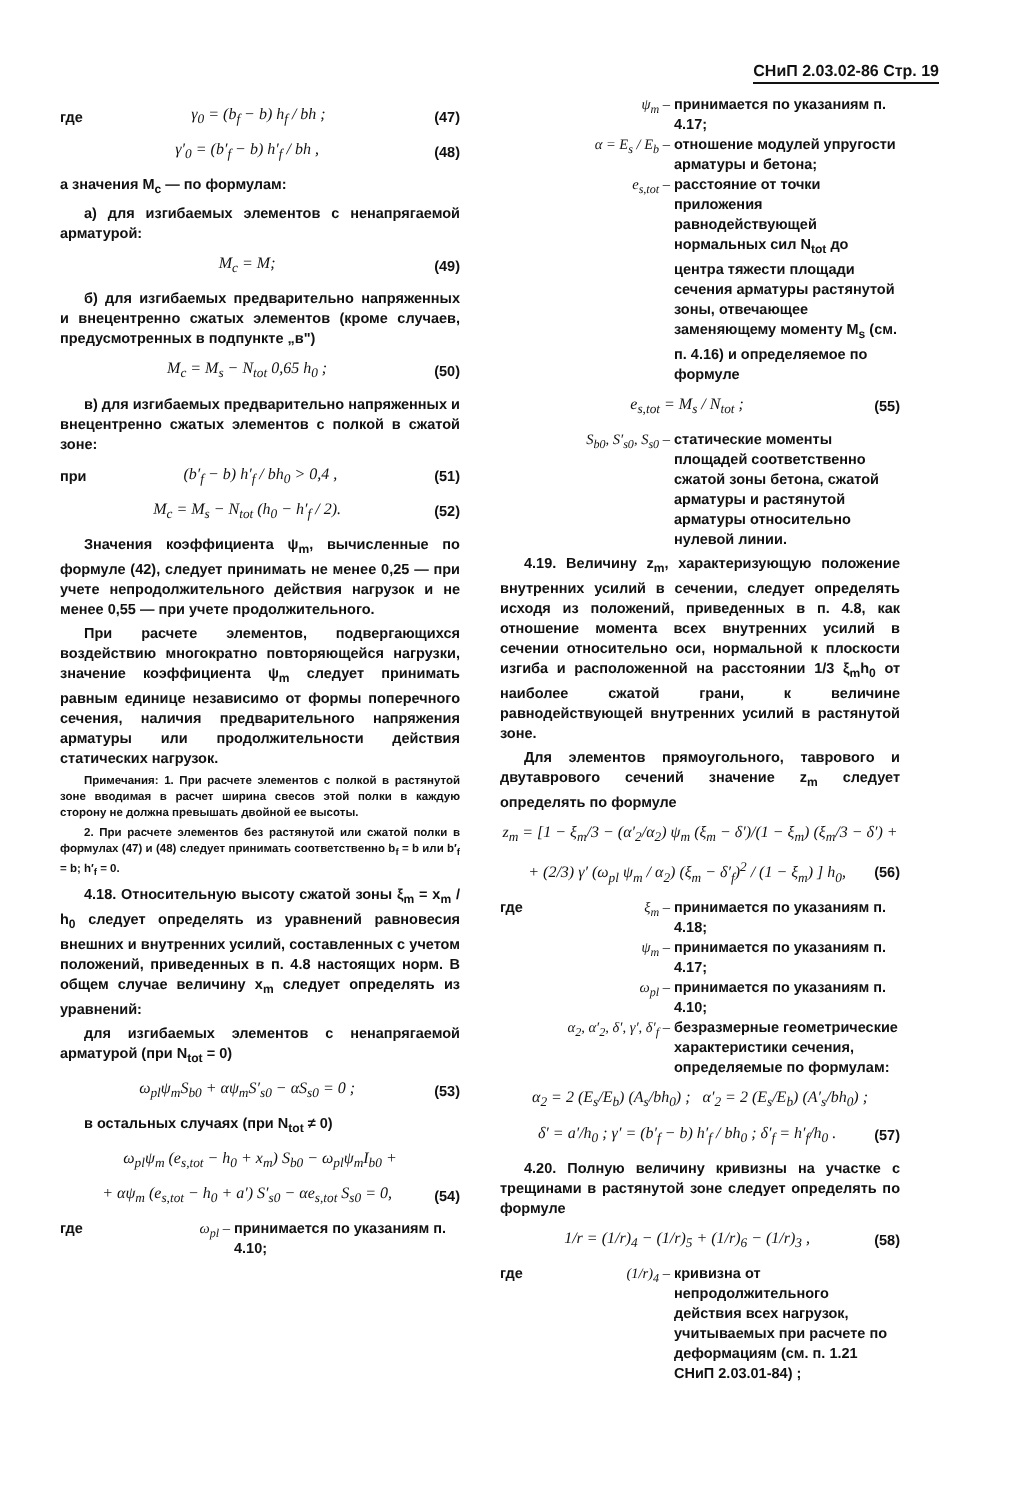СНиП 2.03.02-86 Стр. 19
где γ<sub>0</sub> = (b<sub>f</sub> − b) h<sub>f</sub> / bh ; (47)
γ′<sub>0</sub> = (b′<sub>f</sub> − b) h′<sub>f</sub> / bh , (48)
а значения M<sub>c</sub> — по формулам:
а) для изгибаемых элементов с ненапрягаемой арматурой:
M<sub>c</sub> = M; (49)
б) для изгибаемых предварительно напряженных и внецентренно сжатых элементов (кроме случаев, предусмотренных в подпункте „в")
M<sub>c</sub> = M<sub>s</sub> − N<sub>tot</sub> 0,65 h<sub>0</sub> ; (50)
в) для изгибаемых предварительно напряженных и внецентренно сжатых элементов с полкой в сжатой зоне:
при (b′<sub>f</sub> − b) h′<sub>f</sub> / bh<sub>0</sub> > 0,4 , (51)
M<sub>c</sub> = M<sub>s</sub> − N<sub>tot</sub> (h<sub>0</sub> − h′<sub>f</sub> / 2). (52)
Значения коэффициента ψ<sub>m</sub>, вычисленные по формуле (42), следует принимать не менее 0,25 — при учете непродолжительного действия нагрузок и не менее 0,55 — при учете продолжительного.
При расчете элементов, подвергающихся воздействию многократно повторяющейся нагрузки, значение коэффициента ψ<sub>m</sub> следует принимать равным единице независимо от формы поперечного сечения, наличия предварительного напряжения арматуры или продолжительности действия статических нагрузок.
Примечания: 1. При расчете элементов с полкой в растянутой зоне вводимая в расчет ширина свесов этой полки в каждую сторону не должна превышать двойной ее высоты.
2. При расчете элементов без растянутой или сжатой полки в формулах (47) и (48) следует принимать соответственно b<sub>f</sub> = b или b′<sub>f</sub> = b; h′<sub>f</sub> = 0.
4.18. Относительную высоту сжатой зоны ξ<sub>m</sub> = x<sub>m</sub> / h<sub>0</sub> следует определять из уравнений равновесия внешних и внутренних усилий, составленных с учетом положений, приведенных в п. 4.8 настоящих норм. В общем случае величину x<sub>m</sub> следует определять из уравнений:
для изгибаемых элементов с ненапрягаемой арматурой (при N<sub>tot</sub> = 0)
ω<sub>pl</sub>ψ<sub>m</sub>S<sub>b0</sub> + αψ<sub>m</sub>S′<sub>s0</sub> − αS<sub>s0</sub> = 0 ; (53)
в остальных случаях (при N<sub>tot</sub> ≠ 0)
ω<sub>pl</sub>ψ<sub>m</sub> (e<sub>s,tot</sub> − h<sub>0</sub> + x<sub>m</sub>) S<sub>b0</sub> − ω<sub>pl</sub>ψ<sub>m</sub>I<sub>b0</sub> +
+ αψ<sub>m</sub> (e<sub>s,tot</sub> − h<sub>0</sub> + a′) S′<sub>s0</sub> − αe<sub>s,tot</sub> S<sub>s0</sub> = 0, (54)
где ω<sub>pl</sub> – принимается по указаниям п. 4.10;
ψ<sub>m</sub> – принимается по указаниям п. 4.17;
α = E<sub>s</sub> / E<sub>b</sub> – отношение модулей упругости арматуры и бетона;
e<sub>s,tot</sub> – расстояние от точки приложения равнодействующей нормальных сил N<sub>tot</sub> до центра тяжести площади сечения арматуры растянутой зоны, отвечающее заменяющему моменту M<sub>s</sub> (см. п. 4.16) и определяемое по формуле
e<sub>s,tot</sub> = M<sub>s</sub> / N<sub>tot</sub> ; (55)
S<sub>b0</sub>, S′<sub>s0</sub>, S<sub>s0</sub> – статические моменты площадей соответственно сжатой зоны бетона, сжатой арматуры и растянутой арматуры относительно нулевой линии.
4.19. Величину z<sub>m</sub>, характеризующую положение внутренних усилий в сечении, следует определять исходя из положений, приведенных в п. 4.8, как отношение момента всех внутренних усилий в сечении относительно оси, нормальной к плоскости изгиба и расположенной на расстоянии 1/3 ξ<sub>m</sub>h<sub>0</sub> от наиболее сжатой грани, к величине равнодействующей внутренних усилий в растянутой зоне.
Для элементов прямоугольного, таврового и двутаврового сечений значение z<sub>m</sub> следует определять по формуле
z<sub>m</sub> = [1 − ξ<sub>m</sub>/3 − (α′<sub>2</sub>/α<sub>2</sub>) ψ<sub>m</sub> (ξ<sub>m</sub> − δ′)/(1 − ξ<sub>m</sub>) (ξ<sub>m</sub>/3 − δ′) +
+ (2/3) γ′ (ω<sub>pl</sub> ψ<sub>m</sub> / α<sub>2</sub>) (ξ<sub>m</sub> − δ′<sub>f</sub>)<sup>2</sup> / (1 − ξ<sub>m</sub>) ] h<sub>0</sub>, (56)
где ξ<sub>m</sub> – принимается по указаниям п. 4.18;
ψ<sub>m</sub> – принимается по указаниям п. 4.17;
ω<sub>pl</sub> – принимается по указаниям п. 4.10;
α<sub>2</sub>, α′<sub>2</sub>, δ′, γ′, δ′<sub>f</sub> – безразмерные геометрические характеристики сечения, определяемые по формулам:
α<sub>2</sub> = 2 (E<sub>s</sub>/E<sub>b</sub>) (A<sub>s</sub>/bh<sub>0</sub>) ; α′<sub>2</sub> = 2 (E<sub>s</sub>/E<sub>b</sub>) (A′<sub>s</sub>/bh<sub>0</sub>) ;
δ′ = a′/h<sub>0</sub> ; γ′ = (b′<sub>f</sub> − b) h′<sub>f</sub> / bh<sub>0</sub> ; δ′<sub>f</sub> = h′<sub>f</sub>/h<sub>0</sub> . (57)
4.20. Полную величину кривизны на участке с трещинами в растянутой зоне следует определять по формуле
1/r = (1/r)<sub>4</sub> − (1/r)<sub>5</sub> + (1/r)<sub>6</sub> − (1/r)<sub>3</sub> , (58)
где (1/r)<sub>4</sub> – кривизна от непродолжительного действия всех нагрузок, учитываемых при расчете по деформациям (см. п. 1.21 СНиП 2.03.01-84) ;